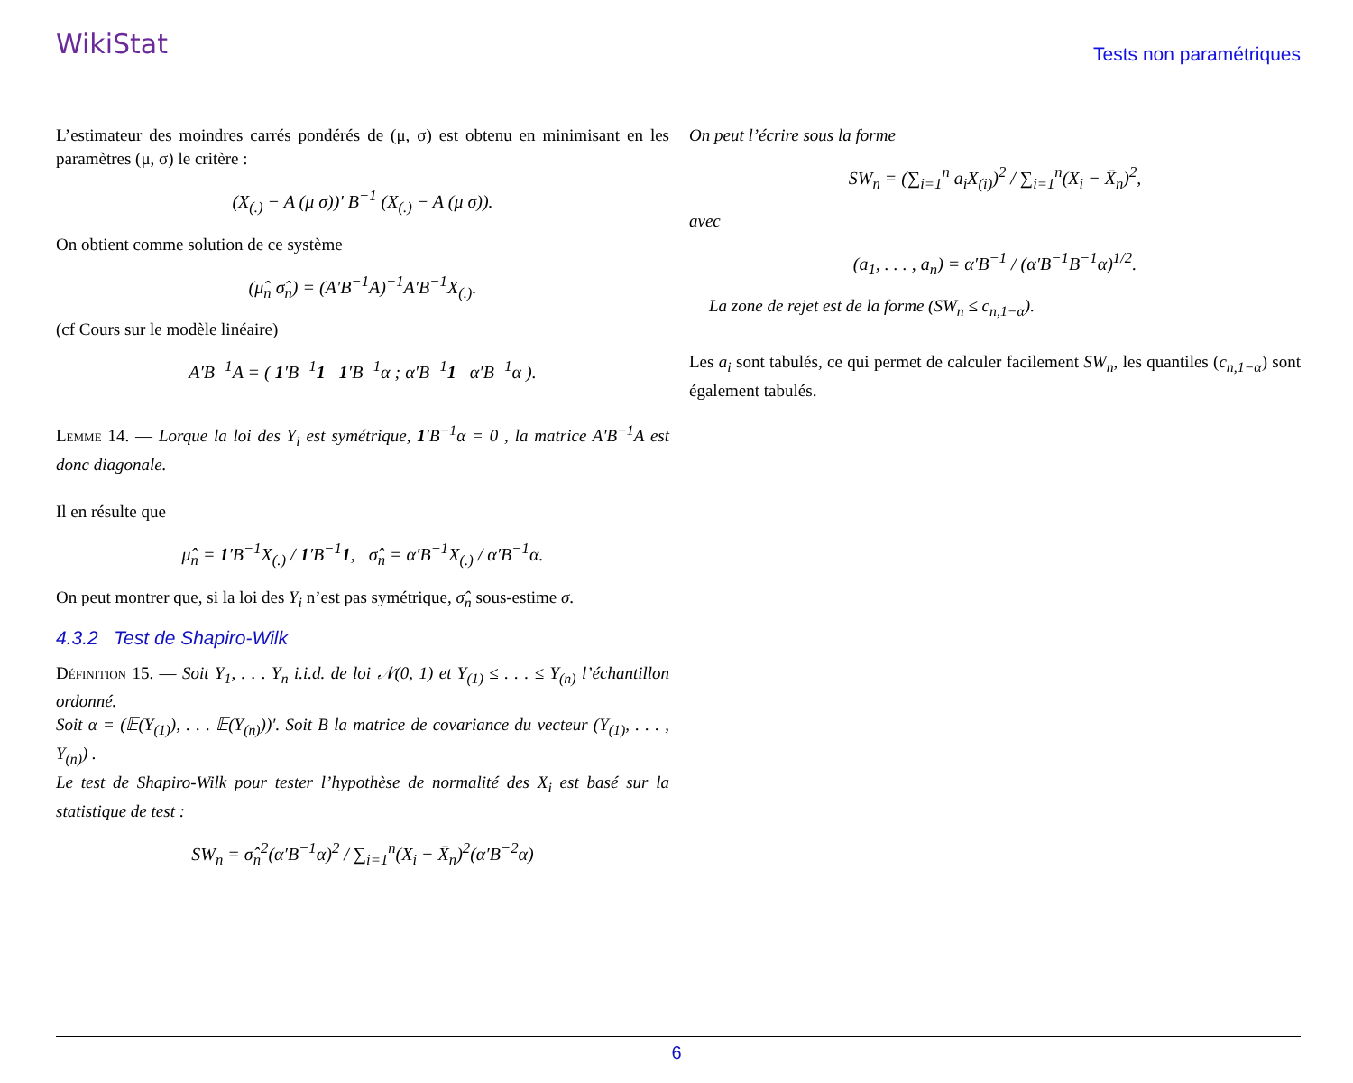WikiStat
Tests non paramétriques
L’estimateur des moindres carrés pondérés de (μ, σ) est obtenu en minimisant en les paramètres (μ, σ) le critère :
(X<sub>(.)</sub> − A (μ σ))′ B<sup>−1</sup> (X<sub>(.)</sub> − A (μ σ)).
On obtient comme solution de ce système
(μ̂<sub>n</sub> σ̂<sub>n</sub>) = (A′B<sup>−1</sup>A)<sup>−1</sup>A′B<sup>−1</sup>X<sub>(.)</sub>.
(cf Cours sur le modèle linéaire)
A′B<sup>−1</sup>A = ( 1′B<sup>−1</sup>1 1′B<sup>−1</sup>α ; α′B<sup>−1</sup>1 α′B<sup>−1</sup>α ).
Lemme 14. — Lorque la loi des Y<sub>i</sub> est symétrique, 1′B<sup>−1</sup>α = 0 , la matrice A′B<sup>−1</sup>A est donc diagonale.
Il en résulte que
μ̂<sub>n</sub> = 1′B<sup>−1</sup>X<sub>(.)</sub> / 1′B<sup>−1</sup>1, σ̂<sub>n</sub> = α′B<sup>−1</sup>X<sub>(.)</sub> / α′B<sup>−1</sup>α.
On peut montrer que, si la loi des Y<sub>i</sub> n’est pas symétrique, σ̂<sub>n</sub> sous-estime σ.
4.3.2 Test de Shapiro-Wilk
Définition 15. — Soit Y<sub>1</sub>, . . . Y<sub>n</sub> i.i.d. de loi 𝒩(0, 1) et Y<sub>(1)</sub> ≤ . . . ≤ Y<sub>(n)</sub> l’échantillon ordonné.
Soit α = (𝔼(Y<sub>(1)</sub>), . . . 𝔼(Y<sub>(n)</sub>))′. Soit B la matrice de covariance du vecteur (Y<sub>(1)</sub>, . . . , Y<sub>(n)</sub>) .
Le test de Shapiro-Wilk pour tester l’hypothèse de normalité des X<sub>i</sub> est basé sur la statistique de test :
SW<sub>n</sub> = σ̂<sub>n</sub><sup>2</sup>(α′B<sup>−1</sup>α)<sup>2</sup> / ∑<sub>i=1</sub><sup>n</sup>(X<sub>i</sub> − X̄<sub>n</sub>)<sup>2</sup>(α′B<sup>−2</sup>α)
On peut l’écrire sous la forme
SW<sub>n</sub> = (∑<sub>i=1</sub><sup>n</sup> a<sub>i</sub>X<sub>(i)</sub>)<sup>2</sup> / ∑<sub>i=1</sub><sup>n</sup>(X<sub>i</sub> − X̄<sub>n</sub>)<sup>2</sup>,
avec
(a<sub>1</sub>, . . . , a<sub>n</sub>) = α′B<sup>−1</sup> / (α′B<sup>−1</sup>B<sup>−1</sup>α)<sup>1/2</sup>.
La zone de rejet est de la forme (SW<sub>n</sub> ≤ c<sub>n,1−α</sub>).
Les a<sub>i</sub> sont tabulés, ce qui permet de calculer facilement SW<sub>n</sub>, les quantiles (c<sub>n,1−α</sub>) sont également tabulés.
6